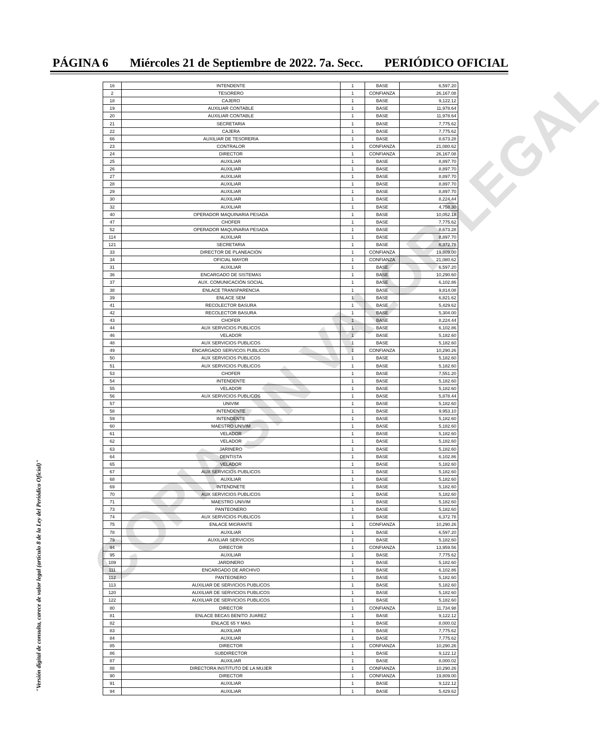PÁGINA 6 Miércoles 21 de Septiembre de 2022. 7a. Secc. PERIÓDICO OFICIAL
| 16 | INTENDENTE | 1 | BASE | 6,597.20 |
| 2 | TESORERO | 1 | CONFIANZA | 26,167.08 |
| 18 | CAJERO | 1 | BASE | 9,122.12 |
| 19 | AUXILIAR CONTABLE | 1 | BASE | 11,978.64 |
| 20 | AUXILIAR CONTABLE | 1 | BASE | 11,978.64 |
| 21 | SECRETARIA | 1 | BASE | 7,775.62 |
| 22 | CAJERA | 1 | BASE | 7,775.62 |
| 66 | AUXILIAR DE TESORERIA | 1 | BASE | 8,673.28 |
| 23 | CONTRALOR | 1 | CONFIANZA | 21,080.62 |
| 24 | DIRECTOR | 1 | CONFIANZA | 26,167.08 |
| 25 | AUXILIAR | 1 | BASE | 8,897.70 |
| 26 | AUXILIAR | 1 | BASE | 8,897.70 |
| 27 | AUXILIAR | 1 | BASE | 8,897.70 |
| 28 | AUXILIAR | 1 | BASE | 8,897.70 |
| 29 | AUXILIAR | 1 | BASE | 8,897.70 |
| 30 | AUXILIAR | 1 | BASE | 8,224.44 |
| 32 | AUXILIAR | 1 | BASE | 4,758.30 |
| 40 | OPERADOR MAQUINARIA PESADA | 1 | BASE | 10,052.18 |
| 47 | CHOFER | 1 | BASE | 7,775.62 |
| 52 | OPERADOR MAQUINARIA PESADA | 1 | BASE | 8,673.28 |
| 114 | AUXILIAR | 1 | BASE | 8,897.70 |
| 121 | SECRETARIA | 1 | BASE | 6,372.78 |
| 33 | DIRECTOR DE PLANEACIÓN | 1 | CONFIANZA | 19,809.00 |
| 34 | OFICIAL MAYOR | 1 | CONFIANZA | 21,080.62 |
| 31 | AUXILIAR | 1 | BASE | 6,597.20 |
| 36 | ENCARGADO DE SISTEMAS | 1 | BASE | 10,290.60 |
| 37 | AUX. COMUNICACIÓN SOCIAL | 1 | BASE | 6,102.86 |
| 38 | ENLACE TRANSPARENCIA | 1 | BASE | 9,814.08 |
| 39 | ENLACE SEM | 1 | BASE | 6,821.62 |
| 41 | RECOLECTOR BASURA | 1 | BASE | 5,429.62 |
| 42 | RECOLECTOR BASURA | 1 | BASE | 5,304.00 |
| 43 | CHOFER | 1 | BASE | 8,224.44 |
| 44 | AUX SERVICIOS PUBLICOS | 1 | BASE | 6,102.86 |
| 46 | VELADOR | 1 | BASE | 5,182.60 |
| 48 | AUX SERVICIOS PUBLICOS | 1 | BASE | 5,182.60 |
| 49 | ENCARGADO SERVICOS PUBLICOS | 1 | CONFIANZA | 10,290.26 |
| 50 | AUX SERVICIOS PUBLICOS | 1 | BASE | 5,182.60 |
| 51 | AUX SERVICIOS PUBLICOS | 1 | BASE | 5,182.60 |
| 53 | CHOFER | 1 | BASE | 7,551.20 |
| 54 | INTENDENTE | 1 | BASE | 5,182.60 |
| 55 | VELADOR | 1 | BASE | 5,182.60 |
| 56 | AUX SERVICIOS PUBLICOS | 1 | BASE | 5,878.44 |
| 57 | UNIVIM | 1 | BASE | 5,182.60 |
| 58 | INTENDENTE | 1 | BASE | 9,953.10 |
| 59 | INTENDENTE | 1 | BASE | 5,182.60 |
| 60 | MAESTRO UNIVIM | 1 | BASE | 5,182.60 |
| 61 | VELADOR | 1 | BASE | 5,182.60 |
| 62 | VELADOR | 1 | BASE | 5,182.60 |
| 63 | JARINERO | 1 | BASE | 5,182.60 |
| 64 | DENTISTA | 1 | BASE | 6,102.86 |
| 65 | VELADOR | 1 | BASE | 5,182.60 |
| 67 | AUX SERVICIOS PUBLICOS | 1 | BASE | 5,182.60 |
| 68 | AUXILIAR | 1 | BASE | 5,182.60 |
| 69 | INTENDNETE | 1 | BASE | 5,182.60 |
| 70 | AUX SERVICIOS PUBLICOS | 1 | BASE | 5,182.60 |
| 71 | MAESTRO UNIVIM | 1 | BASE | 5,182.60 |
| 73 | PANTEONERO | 1 | BASE | 5,182.60 |
| 74 | AUX SERVICIOS PUBLICOS | 1 | BASE | 6,372.78 |
| 75 | ENLACE MIGRANTE | 1 | CONFIANZA | 10,290.26 |
| 78 | AUXILIAR | 1 | BASE | 6,597.20 |
| 79 | AUXILIAR SERVICIOS | 1 | BASE | 5,182.60 |
| 94 | DIRECTOR | 1 | CONFIANZA | 13,959.56 |
| 95 | AUXILIAR | 1 | BASE | 7,775.62 |
| 109 | JARDINERO | 1 | BASE | 5,182.60 |
| 111 | ENCARGADO DE ARCHIVO | 1 | BASE | 6,102.86 |
| 112 | PANTEONERO | 1 | BASE | 5,182.60 |
| 113 | AUXILIAR DE SERVICIOS PUBLICOS | 1 | BASE | 5,182.60 |
| 120 | AUXILIAR DE SERVICIOS PUBLICOS | 1 | BASE | 5,182.60 |
| 122 | AUXILIAR DE SERVICIOS PUBLICOS | 1 | BASE | 5,182.60 |
| 80 | DIRECTOR | 1 | CONFIANZA | 11,734.98 |
| 81 | ENLACE BECAS BENITO JUAREZ | 1 | BASE | 9,122.12 |
| 82 | ENLACE 65 Y MAS | 1 | BASE | 8,000.02 |
| 83 | AUXILIAR | 1 | BASE | 7,775.62 |
| 84 | AUXILIAR | 1 | BASE | 7,775.62 |
| 85 | DIRECTOR | 1 | CONFIANZA | 10,290.26 |
| 86 | SUBDIRECTOR | 1 | BASE | 9,122.12 |
| 87 | AUXILIAR | 1 | BASE | 8,000.02 |
| 88 | DIRECTORA INSTITUTO DE LA MUJER | 1 | CONFIANZA | 10,290.26 |
| 90 | DIRECTOR | 1 | CONFIANZA | 19,809.00 |
| 91 | AUXILIAR | 1 | BASE | 9,122.12 |
| 94 | AUXILIAR | 1 | BASE | 5,429.62 |
COPIA SIN VALOR LEGAL
"Versión digital de consulta, carece de valor legal (artículo 8 de la Ley del Periódico Oficial)"